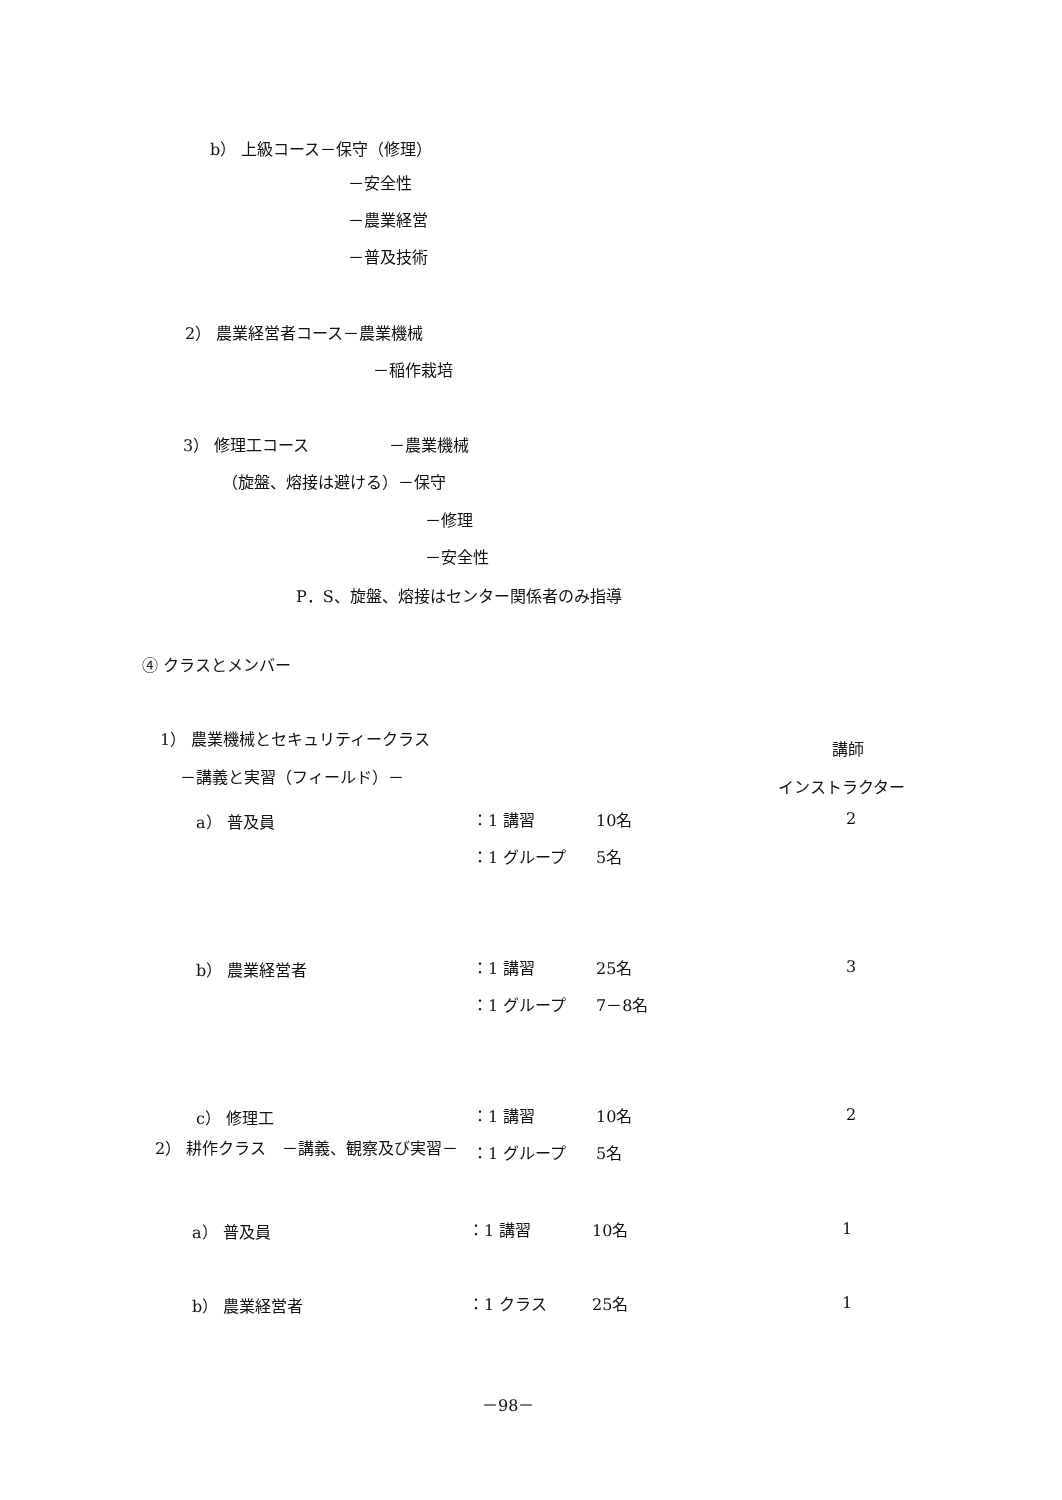b） 上級コース－保守（修理）
－安全性
－農業経営
－普及技術
2） 農業経営者コース－農業機械
－稲作栽培
3） 修理工コース　　　　　－農業機械
（旋盤、熔接は避ける）－保守
－修理
－安全性
P．S、旋盤、熔接はセンター関係者のみ指導
④ クラスとメンバー
1） 農業機械とセキュリティークラス
講師
－講義と実習（フィールド）－
インストラクター
| a） 普及員 | ：1 講習 | 10名 | 2 |
| | ：1 グループ | 5名 | |
| b） 農業経営者 | ：1 講習 | 25名 | 3 |
| | ：1 グループ | 7－8名 | |
| c） 修理工 | ：1 講習 | 10名 | 2 |
| | ：1 グループ | 5名 | |
2） 耕作クラス　－講義、観察及び実習－
| a） 普及員 | ：1 講習 | 10名 | 1 |
| b） 農業経営者 | ：1 クラス | 25名 | 1 |
－98－